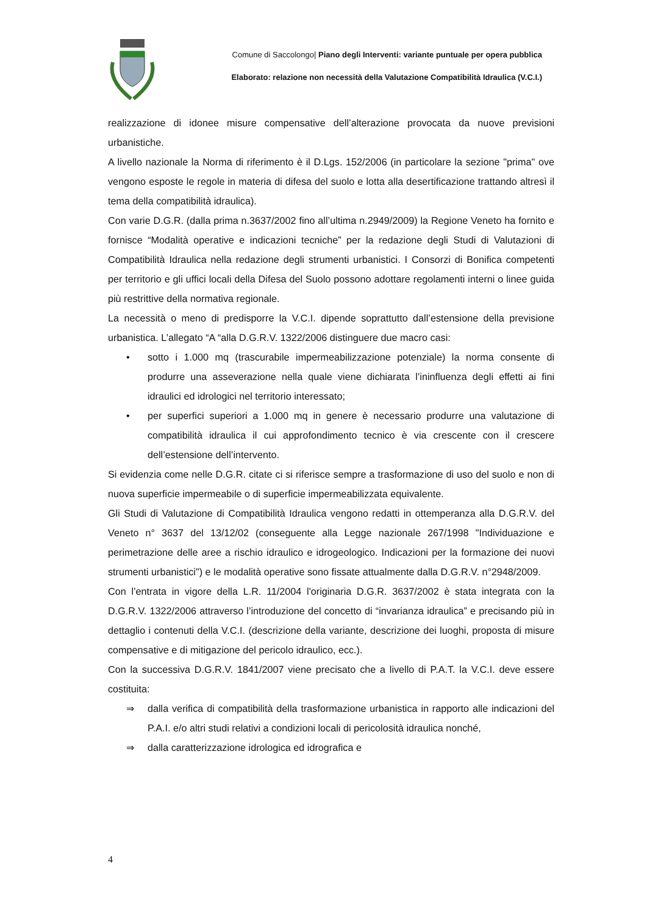Comune di Saccolongo| Piano degli Interventi: variante puntuale per opera pubblica
Elaborato: relazione non necessità della Valutazione Compatibilità Idraulica (V.C.I.)
realizzazione di idonee misure compensative dell’alterazione provocata da nuove previsioni urbanistiche.
A livello nazionale la Norma di riferimento è il D.Lgs. 152/2006 (in particolare la sezione "prima" ove vengono esposte le regole in materia di difesa del suolo e lotta alla desertificazione trattando altresì il tema della compatibilità idraulica).
Con varie D.G.R. (dalla prima n.3637/2002 fino all’ultima n.2949/2009) la Regione Veneto ha fornito e fornisce “Modalità operative e indicazioni tecniche” per la redazione degli Studi di Valutazioni di Compatibilità Idraulica nella redazione degli strumenti urbanistici. I Consorzi di Bonifica competenti per territorio e gli uffici locali della Difesa del Suolo possono adottare regolamenti interni o linee guida più restrittive della normativa regionale.
La necessità o meno di predisporre la V.C.I. dipende soprattutto dall’estensione della previsione urbanistica. L’allegato “A “alla D.G.R.V. 1322/2006 distinguere due macro casi:
• sotto i 1.000 mq (trascurabile impermeabilizzazione potenziale) la norma consente di produrre una asseverazione nella quale viene dichiarata l’ininfluenza degli effetti ai fini idraulici ed idrologici nel territorio interessato;
• per superfici superiori a 1.000 mq in genere è necessario produrre una valutazione di compatibilità idraulica il cui approfondimento tecnico è via crescente con il crescere dell’estensione dell’intervento.
Si evidenzia come nelle D.G.R. citate ci si riferisce sempre a trasformazione di uso del suolo e non di nuova superficie impermeabile o di superficie impermeabilizzata equivalente.
Gli Studi di Valutazione di Compatibilità Idraulica vengono redatti in ottemperanza alla D.G.R.V. del Veneto n° 3637 del 13/12/02 (conseguente alla Legge nazionale 267/1998 "Individuazione e perimetrazione delle aree a rischio idraulico e idrogeologico. Indicazioni per la formazione dei nuovi strumenti urbanistici") e le modalità operative sono fissate attualmente dalla D.G.R.V. n°2948/2009.
Con l’entrata in vigore della L.R. 11/2004 l'originaria D.G.R. 3637/2002 è stata integrata con la D.G.R.V. 1322/2006 attraverso l’introduzione del concetto di “invarianza idraulica” e precisando più in dettaglio i contenuti della V.C.I. (descrizione della variante, descrizione dei luoghi, proposta di misure compensative e di mitigazione del pericolo idraulico, ecc.).
Con la successiva D.G.R.V. 1841/2007 viene precisato che a livello di P.A.T. la V.C.I. deve essere costituita:
⇒ dalla verifica di compatibilità della trasformazione urbanistica in rapporto alle indicazioni del P.A.I. e/o altri studi relativi a condizioni locali di pericolosità idraulica nonché,
⇒ dalla caratterizzazione idrologica ed idrografica e
4